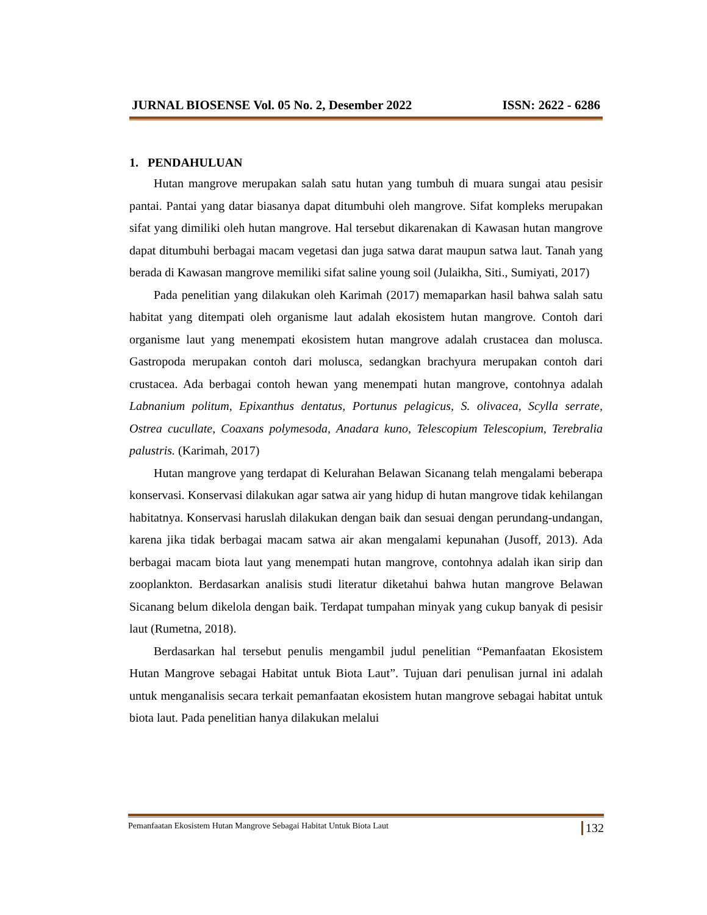JURNAL BIOSENSE Vol. 05 No. 2, Desember 2022 ISSN: 2622 - 6286
1. PENDAHULUAN
Hutan mangrove merupakan salah satu hutan yang tumbuh di muara sungai atau pesisir pantai. Pantai yang datar biasanya dapat ditumbuhi oleh mangrove. Sifat kompleks merupakan sifat yang dimiliki oleh hutan mangrove. Hal tersebut dikarenakan di Kawasan hutan mangrove dapat ditumbuhi berbagai macam vegetasi dan juga satwa darat maupun satwa laut. Tanah yang berada di Kawasan mangrove memiliki sifat saline young soil (Julaikha, Siti., Sumiyati, 2017)
Pada penelitian yang dilakukan oleh Karimah (2017) memaparkan hasil bahwa salah satu habitat yang ditempati oleh organisme laut adalah ekosistem hutan mangrove. Contoh dari organisme laut yang menempati ekosistem hutan mangrove adalah crustacea dan molusca. Gastropoda merupakan contoh dari molusca, sedangkan brachyura merupakan contoh dari crustacea. Ada berbagai contoh hewan yang menempati hutan mangrove, contohnya adalah Labnanium politum, Epixanthus dentatus, Portunus pelagicus, S. olivacea, Scylla serrate, Ostrea cucullate, Coaxans polymesoda, Anadara kuno, Telescopium Telescopium, Terebralia palustris. (Karimah, 2017)
Hutan mangrove yang terdapat di Kelurahan Belawan Sicanang telah mengalami beberapa konservasi. Konservasi dilakukan agar satwa air yang hidup di hutan mangrove tidak kehilangan habitatnya. Konservasi haruslah dilakukan dengan baik dan sesuai dengan perundang-undangan, karena jika tidak berbagai macam satwa air akan mengalami kepunahan (Jusoff, 2013). Ada berbagai macam biota laut yang menempati hutan mangrove, contohnya adalah ikan sirip dan zooplankton. Berdasarkan analisis studi literatur diketahui bahwa hutan mangrove Belawan Sicanang belum dikelola dengan baik. Terdapat tumpahan minyak yang cukup banyak di pesisir laut (Rumetna, 2018).
Berdasarkan hal tersebut penulis mengambil judul penelitian “Pemanfaatan Ekosistem Hutan Mangrove sebagai Habitat untuk Biota Laut”. Tujuan dari penulisan jurnal ini adalah untuk menganalisis secara terkait pemanfaatan ekosistem hutan mangrove sebagai habitat untuk biota laut. Pada penelitian hanya dilakukan melalui
Pemanfaatan Ekosistem Hutan Mangrove Sebagai Habitat Untuk Biota Laut 132